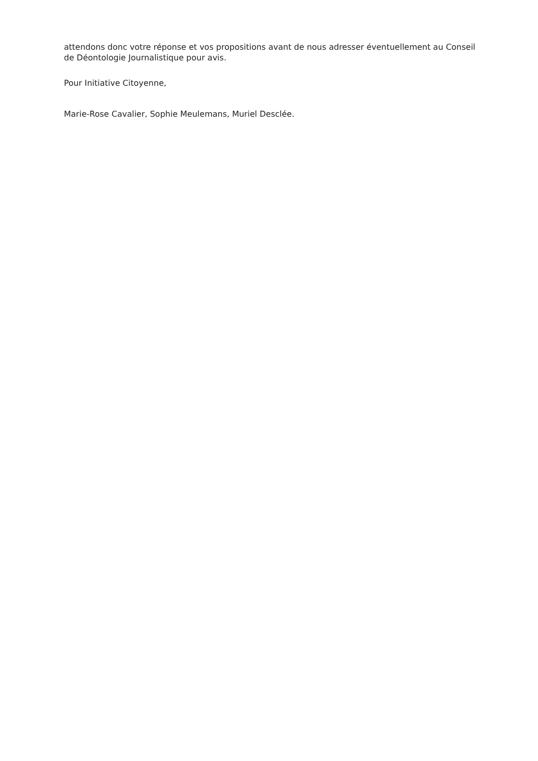attendons donc votre réponse et vos propositions avant de nous adresser éventuellement au Conseil de Déontologie Journalistique pour avis.
Pour Initiative Citoyenne,
Marie-Rose Cavalier, Sophie Meulemans, Muriel Desclée.